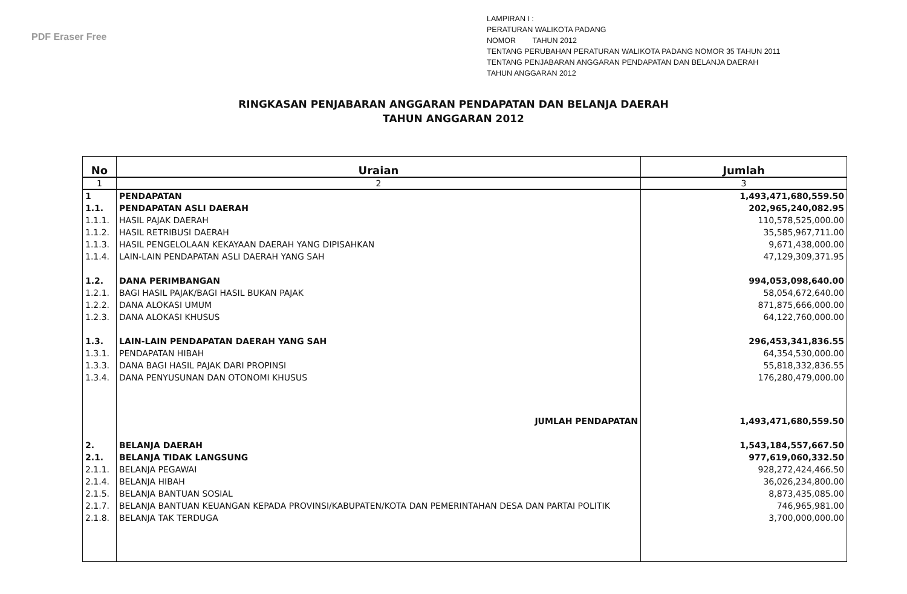PDF Eraser Free
LAMPIRAN I :
PERATURAN WALIKOTA PADANG
NOMOR TAHUN 2012
TENTANG PERUBAHAN PERATURAN WALIKOTA PADANG NOMOR 35 TAHUN 2011
TENTANG PENJABARAN ANGGARAN PENDAPATAN DAN BELANJA DAERAH
TAHUN ANGGARAN 2012
RINGKASAN PENJABARAN ANGGARAN PENDAPATAN DAN BELANJA DAERAH
TAHUN ANGGARAN 2012
| No | Uraian | Jumlah |
| --- | --- | --- |
| 1 | 2 | 3 |
| 1 | PENDAPATAN | 1,493,471,680,559.50 |
| 1.1. | PENDAPATAN ASLI DAERAH | 202,965,240,082.95 |
| 1.1.1. | HASIL PAJAK DAERAH | 110,578,525,000.00 |
| 1.1.2. | HASIL RETRIBUSI DAERAH | 35,585,967,711.00 |
| 1.1.3. | HASIL PENGELOLAAN KEKAYAAN DAERAH YANG DIPISAHKAN | 9,671,438,000.00 |
| 1.1.4. | LAIN-LAIN PENDAPATAN ASLI DAERAH YANG SAH | 47,129,309,371.95 |
| 1.2. | DANA PERIMBANGAN | 994,053,098,640.00 |
| 1.2.1. | BAGI HASIL PAJAK/BAGI HASIL BUKAN PAJAK | 58,054,672,640.00 |
| 1.2.2. | DANA ALOKASI UMUM | 871,875,666,000.00 |
| 1.2.3. | DANA ALOKASI KHUSUS | 64,122,760,000.00 |
| 1.3. | LAIN-LAIN PENDAPATAN DAERAH YANG SAH | 296,453,341,836.55 |
| 1.3.1. | PENDAPATAN HIBAH | 64,354,530,000.00 |
| 1.3.3. | DANA BAGI HASIL PAJAK DARI PROPINSI | 55,818,332,836.55 |
| 1.3.4. | DANA PENYUSUNAN DAN OTONOMI KHUSUS | 176,280,479,000.00 |
| | JUMLAH PENDAPATAN | 1,493,471,680,559.50 |
| 2. | BELANJA DAERAH | 1,543,184,557,667.50 |
| 2.1. | BELANJA TIDAK LANGSUNG | 977,619,060,332.50 |
| 2.1.1. | BELANJA PEGAWAI | 928,272,424,466.50 |
| 2.1.4. | BELANJA HIBAH | 36,026,234,800.00 |
| 2.1.5. | BELANJA BANTUAN SOSIAL | 8,873,435,085.00 |
| 2.1.7. | BELANJA BANTUAN KEUANGAN KEPADA PROVINSI/KABUPATEN/KOTA DAN PEMERINTAHAN DESA DAN PARTAI POLITIK | 746,965,981.00 |
| 2.1.8. | BELANJA TAK TERDUGA | 3,700,000,000.00 |